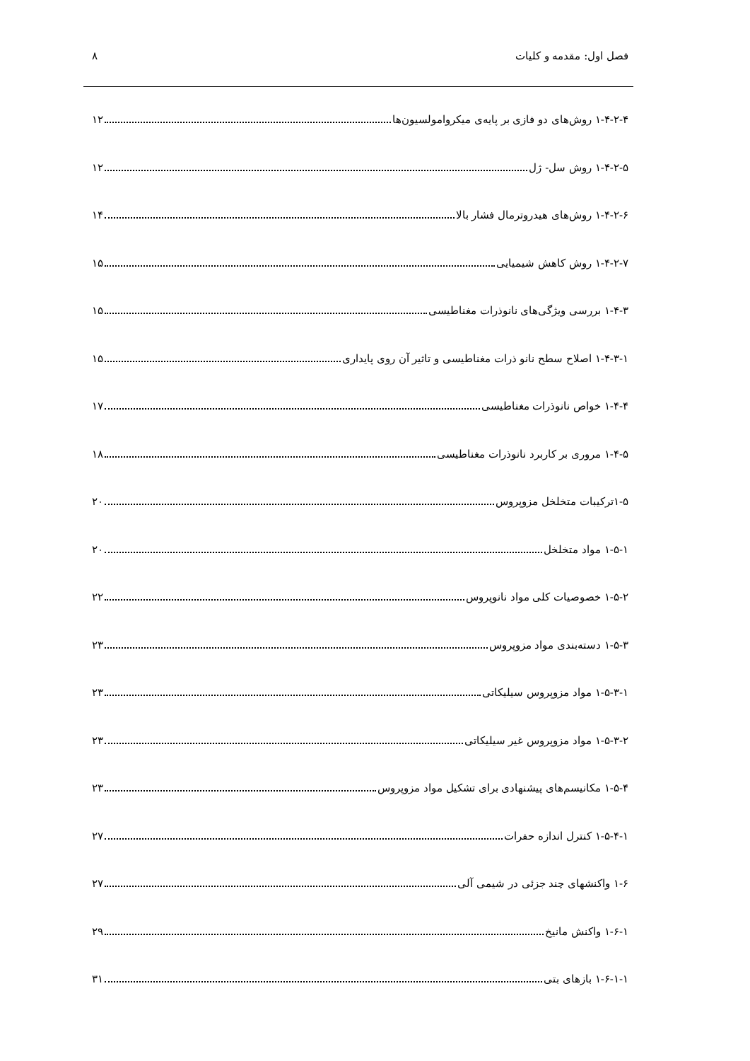فصل اول: مقدمه و کلیات ۸
۱-۴-۲-۴ روش‌های دو فازی بر پایه‌ی میکروامولسیون‌ها ۱۲
۱-۴-۲-۵ روش سل- ژل ۱۲
۱-۴-۲-۶ روش‌های هیدروترمال فشار بالا ۱۴
۱-۴-۲-۷ روش کاهش شیمیایی ۱۵
۱-۴-۳ بررسی ویژگی‌های نانوذرات مغناطیسی ۱۵
۱-۴-۳-۱ اصلاح سطح نانو ذرات مغناطیسی و تاثیر آن روی پایداری ۱۵
۱-۴-۴ خواص نانوذرات مغناطیسی ۱۷
۱-۴-۵ مروری بر کاربرد نانوذرات مغناطیسی ۱۸
۱-۵ترکیبات متخلخل مزوپروس ۲۰
۱-۵-۱ مواد متخلخل ۲۰
۱-۵-۲ خصوصیات کلی مواد نانوپروس ۲۲
۱-۵-۳ دسته‌بندی مواد مزوپروس ۲۳
۱-۵-۳-۱ مواد مزوپروس سیلیکاتی ۲۳
۱-۵-۳-۲ مواد مزوپروس غیر سیلیکاتی ۲۳
۱-۵-۴ مکانیسم‌های پیشنهادی برای تشکیل مواد مزوپروس ۲۳
۱-۵-۴-۱ کنترل اندازه حفرات ۲۷
۱-۶ واکنشهای چند جزئی در شیمی آلی ۲۷
۱-۶-۱ واکنش مانیخ ۲۹
۱-۶-۱-۱ بازهای بتی ۳۱